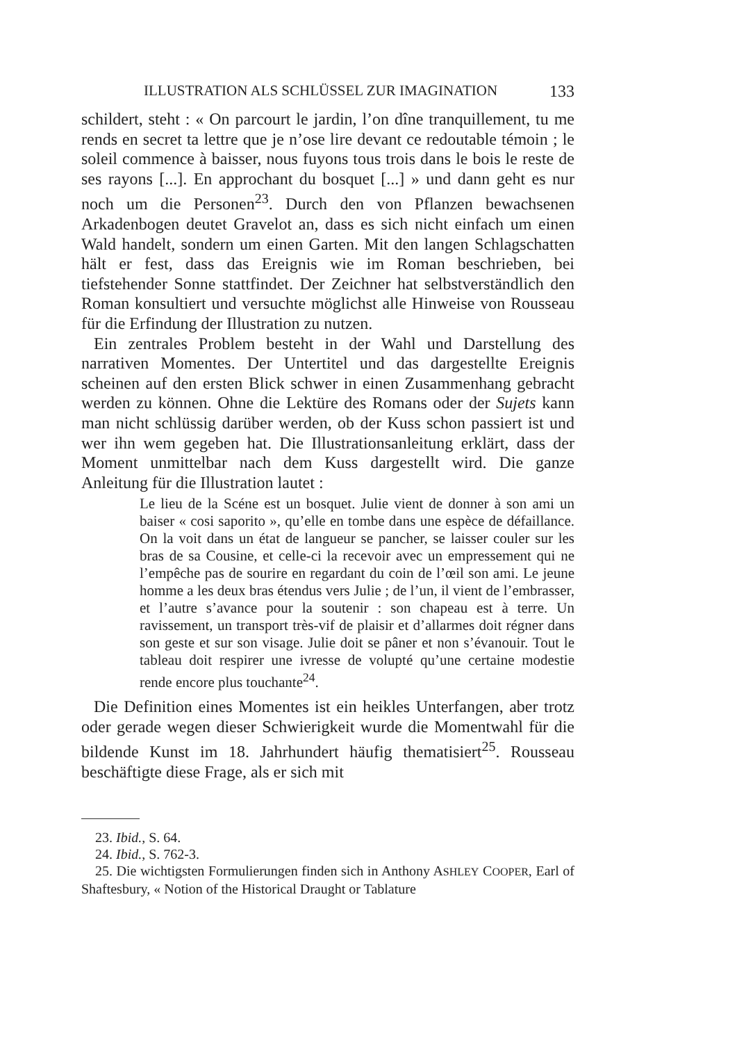ILLUSTRATION ALS SCHLÜSSEL ZUR IMAGINATION 133
schildert, steht : « On parcourt le jardin, l’on dîne tranquillement, tu me rends en secret ta lettre que je n’ose lire devant ce redoutable témoin ; le soleil commence à baisser, nous fuyons tous trois dans le bois le reste de ses rayons [...]. En approchant du bosquet [...] » und dann geht es nur noch um die Personen<sup>23</sup>. Durch den von Pflanzen bewachsenen Arkadenbogen deutet Gravelot an, dass es sich nicht einfach um einen Wald handelt, sondern um einen Garten. Mit den langen Schlagschatten hält er fest, dass das Ereignis wie im Roman beschrieben, bei tiefstehender Sonne stattfindet. Der Zeichner hat selbstverständlich den Roman konsultiert und versuchte möglichst alle Hinweise von Rousseau für die Erfindung der Illustration zu nutzen.
Ein zentrales Problem besteht in der Wahl und Darstellung des narrativen Momentes. Der Untertitel und das dargestellte Ereignis scheinen auf den ersten Blick schwer in einen Zusammenhang gebracht werden zu können. Ohne die Lektüre des Romans oder der Sujets kann man nicht schlüssig darüber werden, ob der Kuss schon passiert ist und wer ihn wem gegeben hat. Die Illustrationsanleitung erklärt, dass der Moment unmittelbar nach dem Kuss dargestellt wird. Die ganze Anleitung für die Illustration lautet :
Le lieu de la Scéne est un bosquet. Julie vient de donner à son ami un baiser « cosi saporito », qu’elle en tombe dans une espèce de défaillance. On la voit dans un état de langueur se pancher, se laisser couler sur les bras de sa Cousine, et celle-ci la recevoir avec un empressement qui ne l’empêche pas de sourire en regardant du coin de l’œil son ami. Le jeune homme a les deux bras étendus vers Julie ; de l’un, il vient de l’embrasser, et l’autre s’avance pour la soutenir : son chapeau est à terre. Un ravissement, un transport très-vif de plaisir et d’allarmes doit régner dans son geste et sur son visage. Julie doit se pâner et non s’évanouir. Tout le tableau doit respirer une ivresse de volupté qu’une certaine modestie rende encore plus touchante<sup>24</sup>.
Die Definition eines Momentes ist ein heikles Unterfangen, aber trotz oder gerade wegen dieser Schwierigkeit wurde die Momentwahl für die bildende Kunst im 18. Jahrhundert häufig thematisiert<sup>25</sup>. Rousseau beschäftigte diese Frage, als er sich mit
23. Ibid., S. 64.
24. Ibid., S. 762-3.
25. Die wichtigsten Formulierungen finden sich in Anthony ASHLEY COOPER, Earl of Shaftesbury, « Notion of the Historical Draught or Tablature